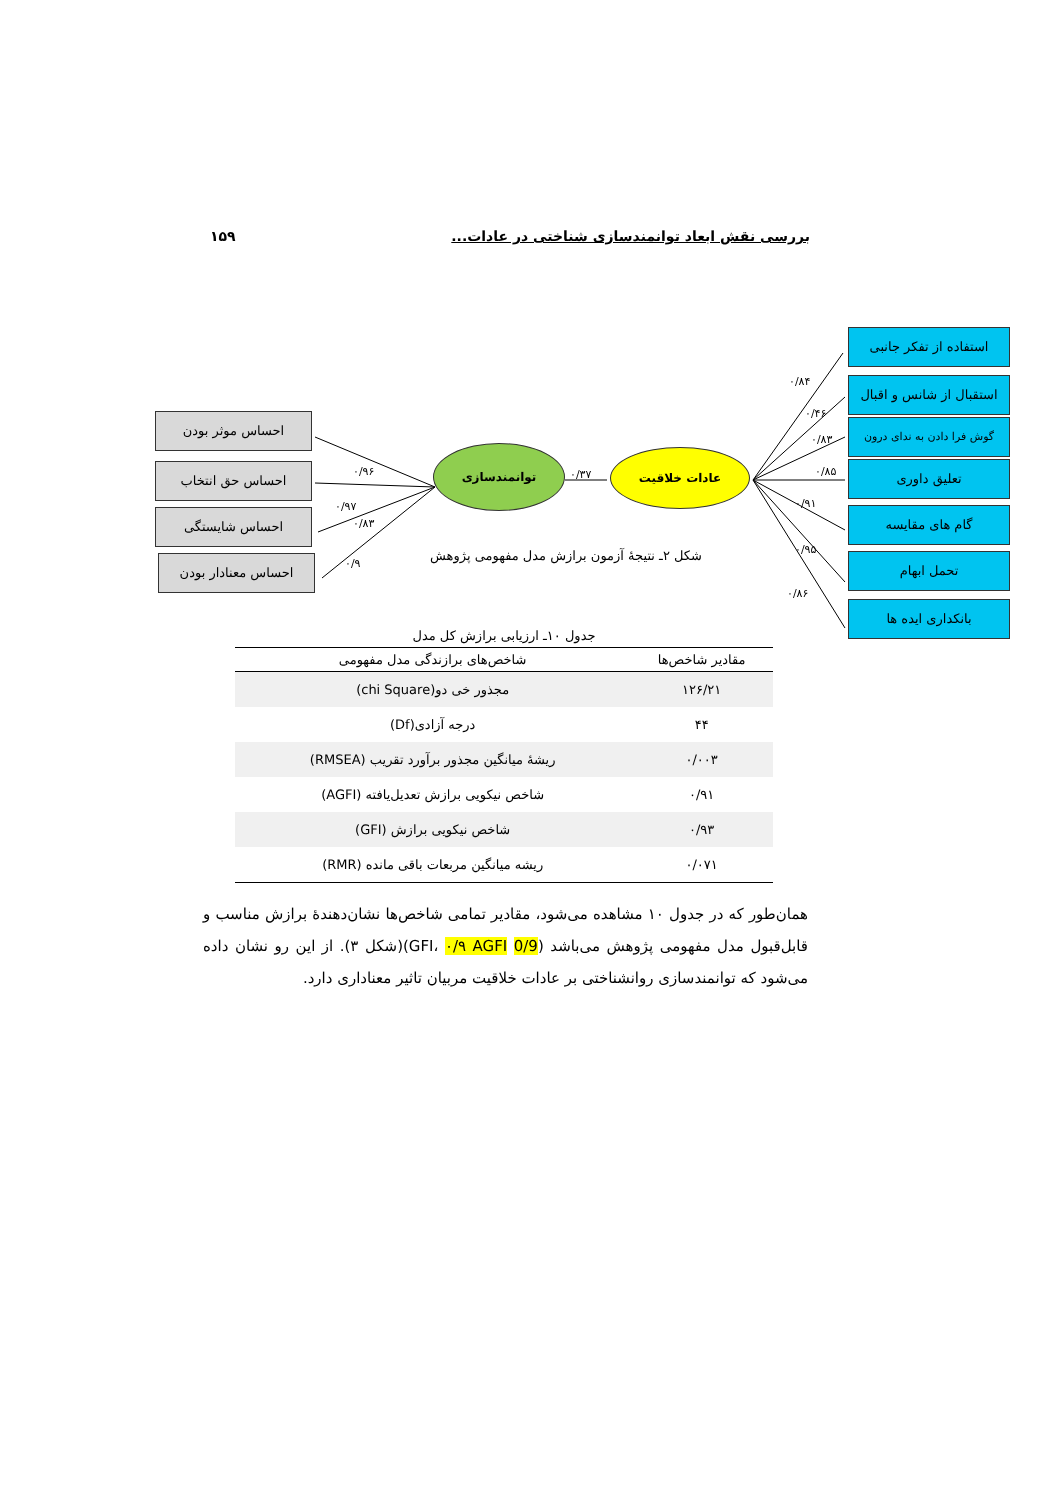بررسی نقش ابعاد توانمندسازی شناختی در عادات... ۱۵۹
احساس موثر بودن
احساس حق انتخاب
احساس شایستگی
احساس معنادار بودن
توانمندسازی عادات خلاقیت
۰/۹۶
۰/۹۷
۰/۸۳
۰/۹
۰/۳۷
۰/۸۴
۰/۴۶
۰/۸۳
۰/۸۵
۰/۹۱
۰/۹۵
۰/۸۶
استفاده از تفکر جانبی
استقبال از شانس و اقبال
گوش فرا دادن به ندای درون
تعلیق داوری
گام های مقایسه
تحمل ابهام
بانکداری ایده ها
شکل ۲ـ نتیجهٔ آزمون برازش مدل مفهومی پژوهش
جدول ۱۰ـ ارزیابی برازش کل مدل
| مقادیر شاخص‌ها | شاخص‌های برازندگی مدل مفهومی |
| --- | --- |
| ۱۲۶/۲۱ | مجذور خی دو(chi Square) |
| ۴۴ | درجه آزادی(Df) |
| ۰/۰۰۳ | ریشهٔ میانگین مجذور برآورد تقریب (RMSEA) |
| ۰/۹۱ | شاخص نیکویی برازش تعدیل‌یافته (AGFI) |
| ۰/۹۳ | شاخص نیکویی برازش (GFI) |
| ۰/۰۷۱ | ریشه میانگین مربعات باقی مانده (RMR) |
همان‌طور که در جدول ۱۰ مشاهده می‌شود، مقادیر تمامی شاخص‌ها نشان‌دهندهٔ برازش مناسب و قابل‌قبول مدل مفهومی پژوهش می‌باشد (0/9 GFI، ۰/۹ AGFI)(شکل ۳). از این رو نشان داده می‌شود که توانمندسازی روانشناختی بر عادات خلاقیت مربیان تاثیر معناداری دارد.